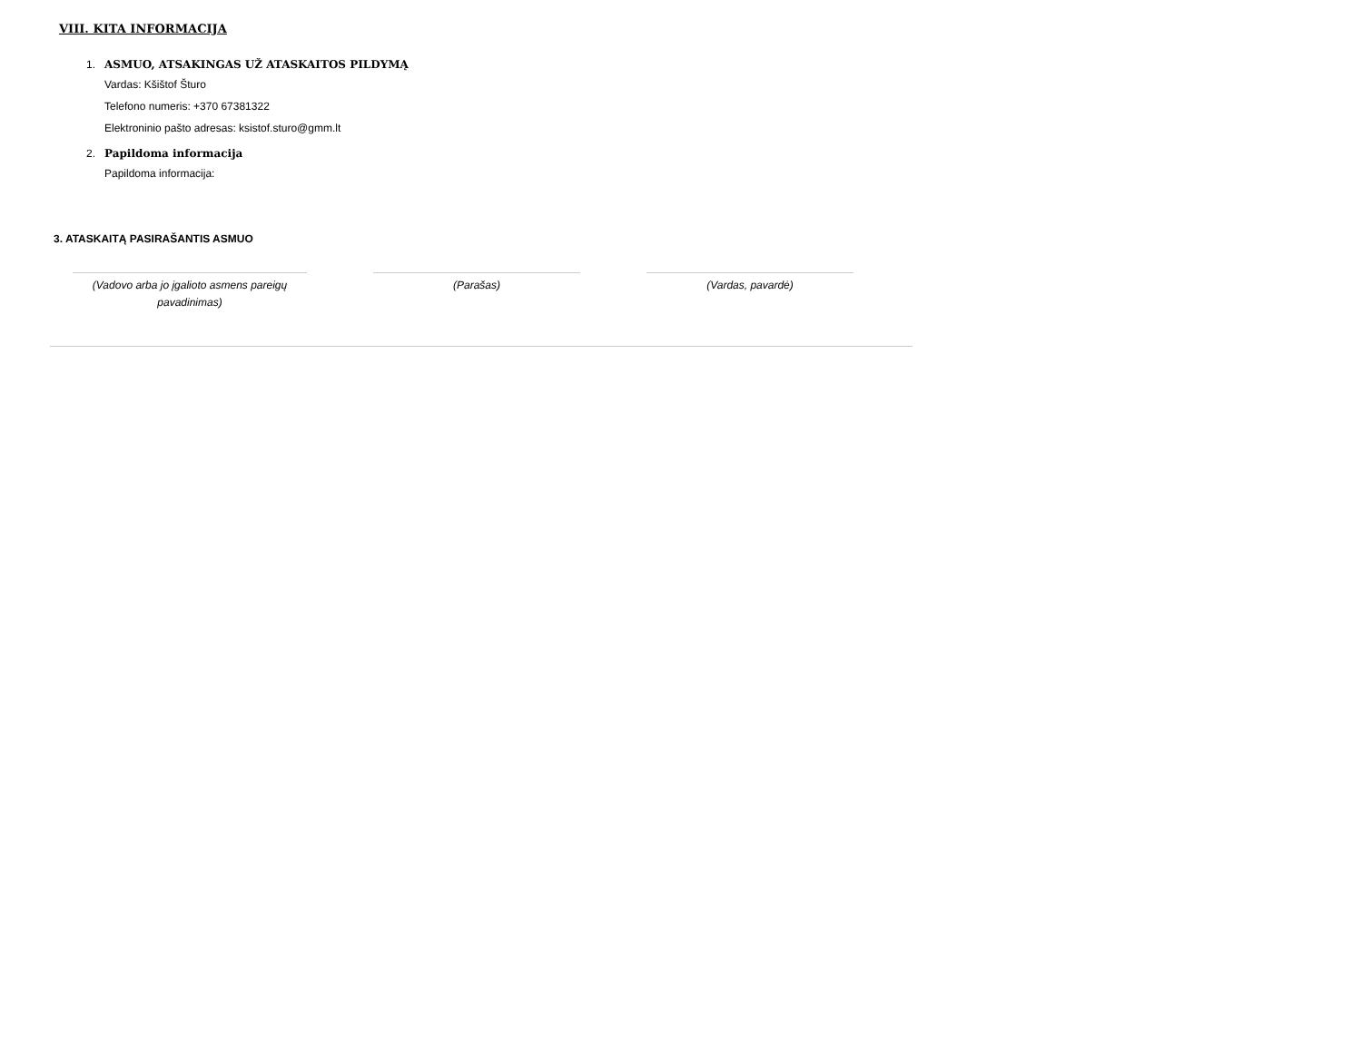VIII. KITA INFORMACIJA
1. ASMUO, ATSAKINGAS UŽ ATASKAITOS PILDYMĄ
Vardas: Kšištof Šturo
Telefono numeris: +370 67381322
Elektroninio pašto adresas: ksistof.sturo@gmm.lt
2. Papildoma informacija
Papildoma informacija:
3. ATASKAITĄ PASIRAŠANTIS ASMUO
(Vadovo arba jo įgalioto asmens pareigų
pavadinimas)
(Parašas) (Vardas, pavardė)